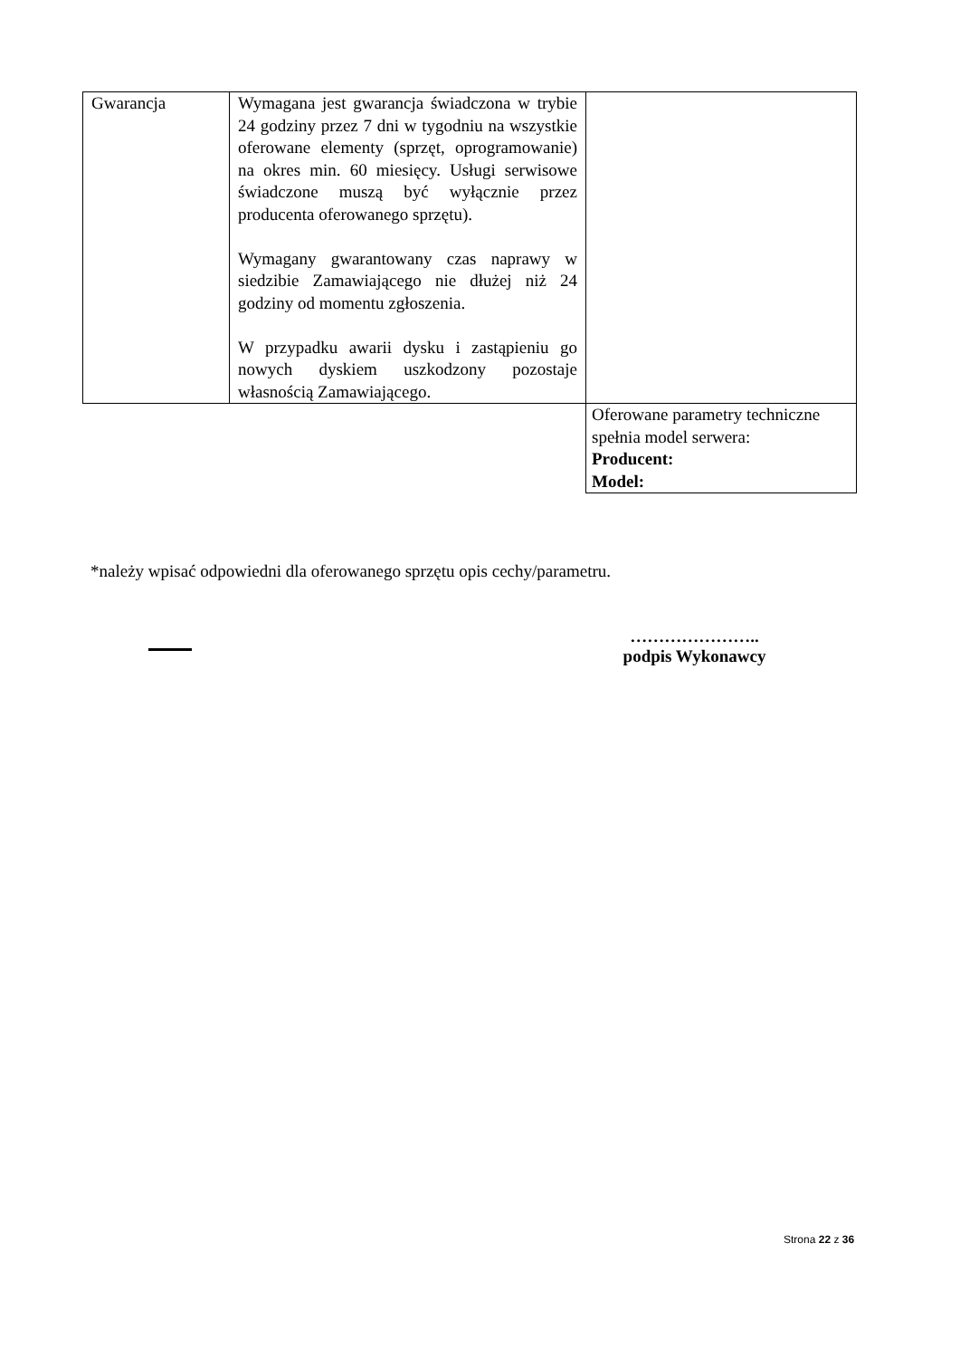| Gwarancja | Wymagana jest gwarancja świadczona w trybie 24 godziny przez 7 dni w tygodniu na wszystkie oferowane elementy (sprzęt, oprogramowanie) na okres min. 60 miesięcy. Usługi serwisowe świadczone muszą być wyłącznie przez producenta oferowanego sprzętu). Wymagany gwarantowany czas naprawy w siedzibie Zamawiającego nie dłużej niż 24 godziny od momentu zgłoszenia. W przypadku awarii dysku i zastąpieniu go nowych dyskiem uszkodzony pozostaje własnością Zamawiającego. | |
| | | Oferowane parametry techniczne spełnia model serwera: Producent: Model: |
*należy wpisać odpowiedni dla oferowanego sprzętu opis cechy/parametru.
…………………..
podpis Wykonawcy
Strona 22 z 36